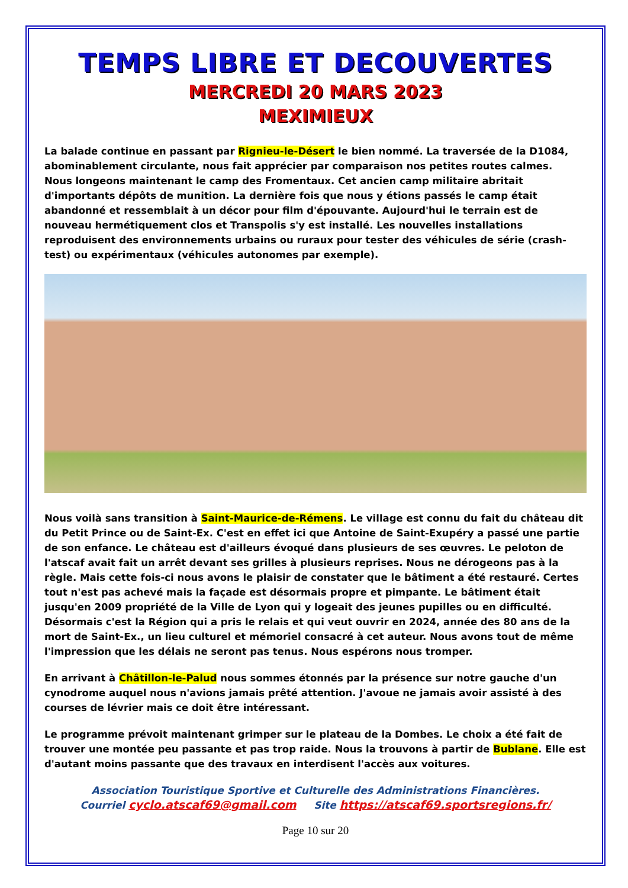TEMPS LIBRE ET DECOUVERTES
MERCREDI 20 MARS 2023
MEXIMIEUX
La balade continue en passant par Rignieu-le-Désert le bien nommé. La traversée de la D1084, abominablement circulante, nous fait apprécier par comparaison nos petites routes calmes.
Nous longeons maintenant le camp des Fromentaux. Cet ancien camp militaire abritait d'importants dépôts de munition. La dernière fois que nous y étions passés le camp était abandonné et ressemblait à un décor pour film d'épouvante. Aujourd'hui le terrain est de nouveau hermétiquement clos et Transpolis s'y est installé. Les nouvelles installations reproduisent des environnements urbains ou ruraux pour tester des véhicules de série (crash-test) ou expérimentaux (véhicules autonomes par exemple).
Nous voilà sans transition à Saint-Maurice-de-Rémens. Le village est connu du fait du château dit du Petit Prince ou de Saint-Ex. C'est en effet ici que Antoine de Saint-Exupéry a passé une partie de son enfance. Le château est d'ailleurs évoqué dans plusieurs de ses œuvres. Le peloton de l'atscaf avait fait un arrêt devant ses grilles à plusieurs reprises. Nous ne dérogeons pas à la règle. Mais cette fois-ci nous avons le plaisir de constater que le bâtiment a été restauré. Certes tout n'est pas achevé mais la façade est désormais propre et pimpante. Le bâtiment était jusqu'en 2009 propriété de la Ville de Lyon qui y logeait des jeunes pupilles ou en difficulté. Désormais c'est la Région qui a pris le relais et qui veut ouvrir en 2024, année des 80 ans de la mort de Saint-Ex., un lieu culturel et mémoriel consacré à cet auteur. Nous avons tout de même l'impression que les délais ne seront pas tenus. Nous espérons nous tromper.
En arrivant à Châtillon-le-Palud nous sommes étonnés par la présence sur notre gauche d'un cynodrome auquel nous n'avions jamais prêté attention. J'avoue ne jamais avoir assisté à des courses de lévrier mais ce doit être intéressant.
Le programme prévoit maintenant grimper sur le plateau de la Dombes. Le choix a été fait de trouver une montée peu passante et pas trop raide. Nous la trouvons à partir de Bublane. Elle est d'autant moins passante que des travaux en interdisent l'accès aux voitures.
Association Touristique Sportive et Culturelle des Administrations Financières.
Courriel cyclo.atscaf69@gmail.com Site https://atscaf69.sportsregions.fr/
Page 10 sur 20